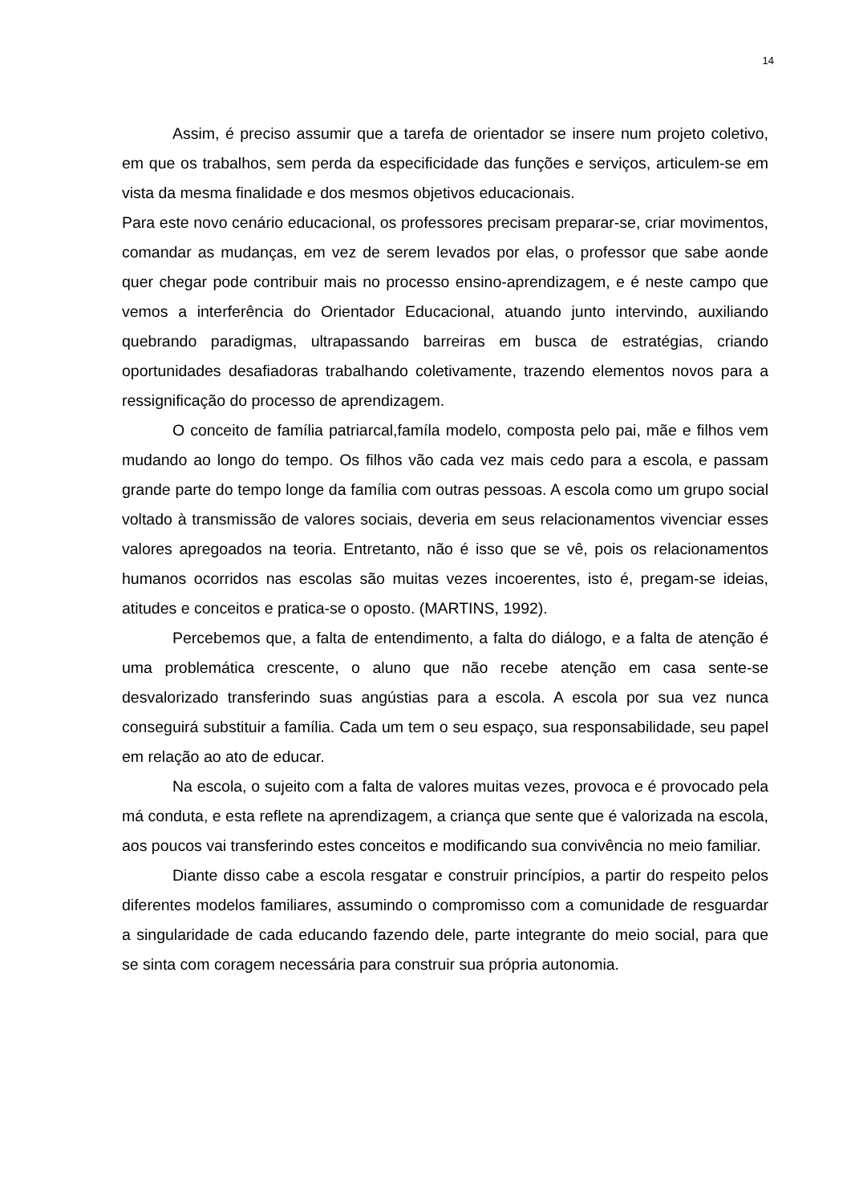14
Assim, é preciso assumir que a tarefa de orientador se insere num projeto coletivo, em que os trabalhos, sem perda da especificidade das funções e serviços, articulem-se em vista da mesma finalidade e dos mesmos objetivos educacionais.
Para este novo cenário educacional, os professores precisam preparar-se, criar movimentos, comandar as mudanças, em vez de serem levados por elas, o professor que sabe aonde quer chegar pode contribuir mais no processo ensino-aprendizagem, e é neste campo que vemos a interferência do Orientador Educacional, atuando junto intervindo, auxiliando quebrando paradigmas, ultrapassando barreiras em busca de estratégias, criando oportunidades desafiadoras trabalhando coletivamente, trazendo elementos novos para a ressignificação do processo de aprendizagem.
O conceito de família patriarcal,famíla modelo, composta pelo pai, mãe e filhos vem mudando ao longo do tempo. Os filhos vão cada vez mais cedo para a escola, e passam grande parte do tempo longe da família com outras pessoas. A escola como um grupo social voltado à transmissão de valores sociais, deveria em seus relacionamentos vivenciar esses valores apregoados na teoria. Entretanto, não é isso que se vê, pois os relacionamentos humanos ocorridos nas escolas são muitas vezes incoerentes, isto é, pregam-se ideias, atitudes e conceitos e pratica-se o oposto. (MARTINS, 1992).
Percebemos que, a falta de entendimento, a falta do diálogo, e a falta de atenção é uma problemática crescente, o aluno que não recebe atenção em casa sente-se desvalorizado transferindo suas angústias para a escola. A escola por sua vez nunca conseguirá substituir a família. Cada um tem o seu espaço, sua responsabilidade, seu papel em relação ao ato de educar.
Na escola, o sujeito com a falta de valores muitas vezes, provoca e é provocado pela má conduta, e esta reflete na aprendizagem, a criança que sente que é valorizada na escola, aos poucos vai transferindo estes conceitos e modificando sua convivência no meio familiar.
Diante disso cabe a escola resgatar e construir princípios, a partir do respeito pelos diferentes modelos familiares, assumindo o compromisso com a comunidade de resguardar a singularidade de cada educando fazendo dele, parte integrante do meio social, para que se sinta com coragem necessária para construir sua própria autonomia.